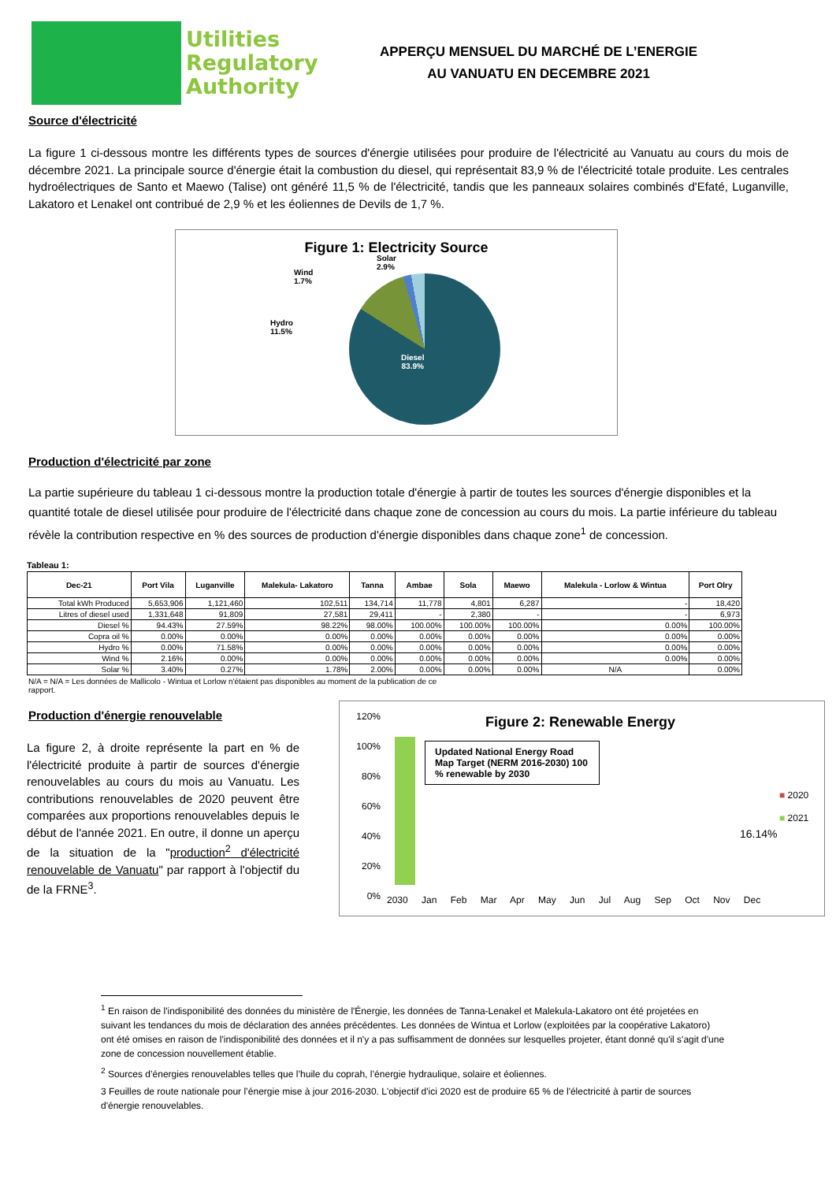Utilities
Regulatory
Authority
APPERÇU MENSUEL DU MARCHÉ DE L’ENERGIE AU VANUATU EN DECEMBRE 2021
Source d'électricité
La figure 1 ci-dessous montre les différents types de sources d'énergie utilisées pour produire de l'électricité au Vanuatu au cours du mois de décembre 2021. La principale source d'énergie était la combustion du diesel, qui représentait 83,9 % de l'électricité totale produite. Les centrales hydroélectriques de Santo et Maewo (Talise) ont généré 11,5 % de l'électricité, tandis que les panneaux solaires combinés d'Efaté, Luganville, Lakatoro et Lenakel ont contribué de 2,9 % et les éoliennes de Devils de 1,7 %.
Figure 1: Electricity Source
Wind
1.7%
Solar
2.9%
Hydro
11.5%
Diesel
83.9%
Production d'électricité par zone
La partie supérieure du tableau 1 ci-dessous montre la production totale d'énergie à partir de toutes les sources d'énergie disponibles et la quantité totale de diesel utilisée pour produire de l'électricité dans chaque zone de concession au cours du mois. La partie inférieure du tableau révèle la contribution respective en % des sources de production d'énergie disponibles dans chaque zone<sup>1</sup> de concession.
Tableau 1:
| Dec-21 | Port Vila | Luganville | Malekula- Lakatoro | Tanna | Ambae | Sola | Maewo | Malekula - Lorlow & Wintua | Port Olry |
| --- | --- | --- | --- | --- | --- | --- | --- | --- | --- |
| Total kWh Produced | 5,653,906 | 1,121,460 | 102,511 | 134,714 | 11,778 | 4,801 | 6,287 | - | 18,420 |
| Litres of diesel used | 1,331,648 | 91,809 | 27,581 | 29,411 | - | 2,380 | - | - | 6,973 |
| Diesel % | 94.43% | 27.59% | 98.22% | 98.00% | 100.00% | 100.00% | 100.00% | 0.00% | 100.00% |
| Copra oil % | 0.00% | 0.00% | 0.00% | 0.00% | 0.00% | 0.00% | 0.00% | 0.00% | 0.00% |
| Hydro % | 0.00% | 71.58% | 0.00% | 0.00% | 0.00% | 0.00% | 0.00% | 0.00% | 0.00% |
| Wind % | 2.16% | 0.00% | 0.00% | 0.00% | 0.00% | 0.00% | 0.00% | 0.00% | 0.00% |
| Solar % | 3.40% | 0.27% | 1.78% | 2.00% | 0.00% | 0.00% | 0.00% | N/A | 0.00% |
N/A = N/A = Les données de Mallicolo - Wintua et Lorlow n'étaient pas disponibles au moment de la publication de ce rapport.
Production d'énergie renouvelable
La figure 2, à droite représente la part en % de l'électricité produite à partir de sources d'énergie renouvelables au cours du mois au Vanuatu. Les contributions renouvelables de 2020 peuvent être comparées aux proportions renouvelables depuis le début de l'année 2021. En outre, il donne un aperçu de la situation de la "production<sup>2</sup> d'électricité renouvelable de Vanuatu" par rapport à l'objectif du de la FRNE<sup>3</sup>.
Figure 2: Renewable Energy
120%
100%
80%
60%
40%
20%
0%
Updated National Energy Road Map Target (NERM 2016-2030) 100 % renewable by 2030
■ 2020
■ 2021
16.14%
2030 Jan Feb Mar Apr May Jun Jul Aug Sep Oct Nov Dec
<sup>1</sup> En raison de l'indisponibilité des données du ministère de l'Énergie, les données de Tanna-Lenakel et Malekula-Lakatoro ont été projetées en suivant les tendances du mois de déclaration des années précédentes. Les données de Wintua et Lorlow (exploitées par la coopérative Lakatoro) ont été omises en raison de l'indisponibilité des données et il n'y a pas suffisamment de données sur lesquelles projeter, étant donné qu'il s'agit d'une zone de concession nouvellement établie.
<sup>2</sup> Sources d’énergies renouvelables telles que l’huile du coprah, l’énergie hydraulique, solaire et éoliennes.
3 Feuilles de route nationale pour l’énergie mise à jour 2016-2030. L'objectif d'ici 2020 est de produire 65 % de l'électricité à partir de sources d'énergie renouvelables.